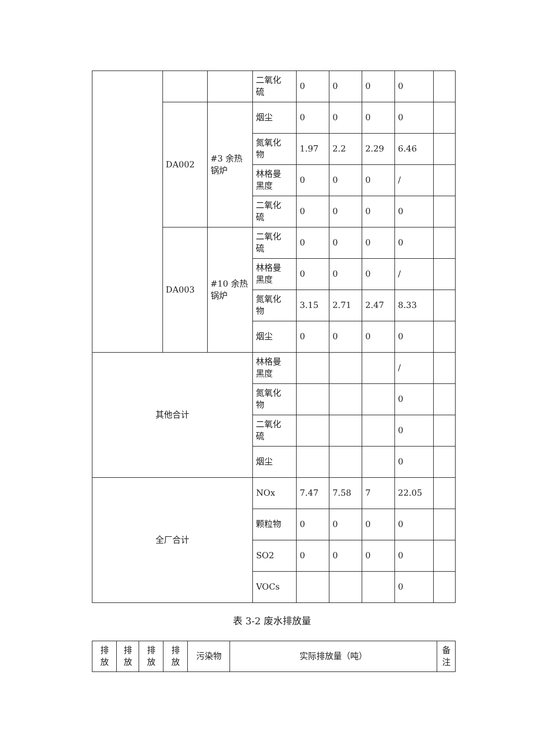| | | | 二氧化 硫 | 0 | 0 | 0 | 0 | |
| | DA002 | #3 余热锅炉 | 烟尘 | 0 | 0 | 0 | 0 | |
| | | | 氮氧化 物 | 1.97 | 2.2 | 2.29 | 6.46 | |
| | | | 林格曼 黑度 | 0 | 0 | 0 | / | |
| | | | 二氧化 硫 | 0 | 0 | 0 | 0 | |
| | DA003 | #10 余热锅炉 | 二氧化 硫 | 0 | 0 | 0 | 0 | |
| | | | 林格曼 黑度 | 0 | 0 | 0 | / | |
| | | | 氮氧化 物 | 3.15 | 2.71 | 2.47 | 8.33 | |
| | | | 烟尘 | 0 | 0 | 0 | 0 | |
| 其他合计 | | | 林格曼 黑度 | | | | / | |
| | | | 氮氧化 物 | | | | 0 | |
| | | | 二氧化 硫 | | | | 0 | |
| | | | 烟尘 | | | | 0 | |
| 全厂合计 | | | NOx | 7.47 | 7.58 | 7 | 22.05 | |
| | | | 颗粒物 | 0 | 0 | 0 | 0 | |
| | | | SO2 | 0 | 0 | 0 | 0 | |
| | | | VOCs | | | | 0 | |
表 3-2 废水排放量
| 排 放 | 排 放 | 排 放 | 排 放 | 污染物 | 实际排放量（吨） | 备 注 |